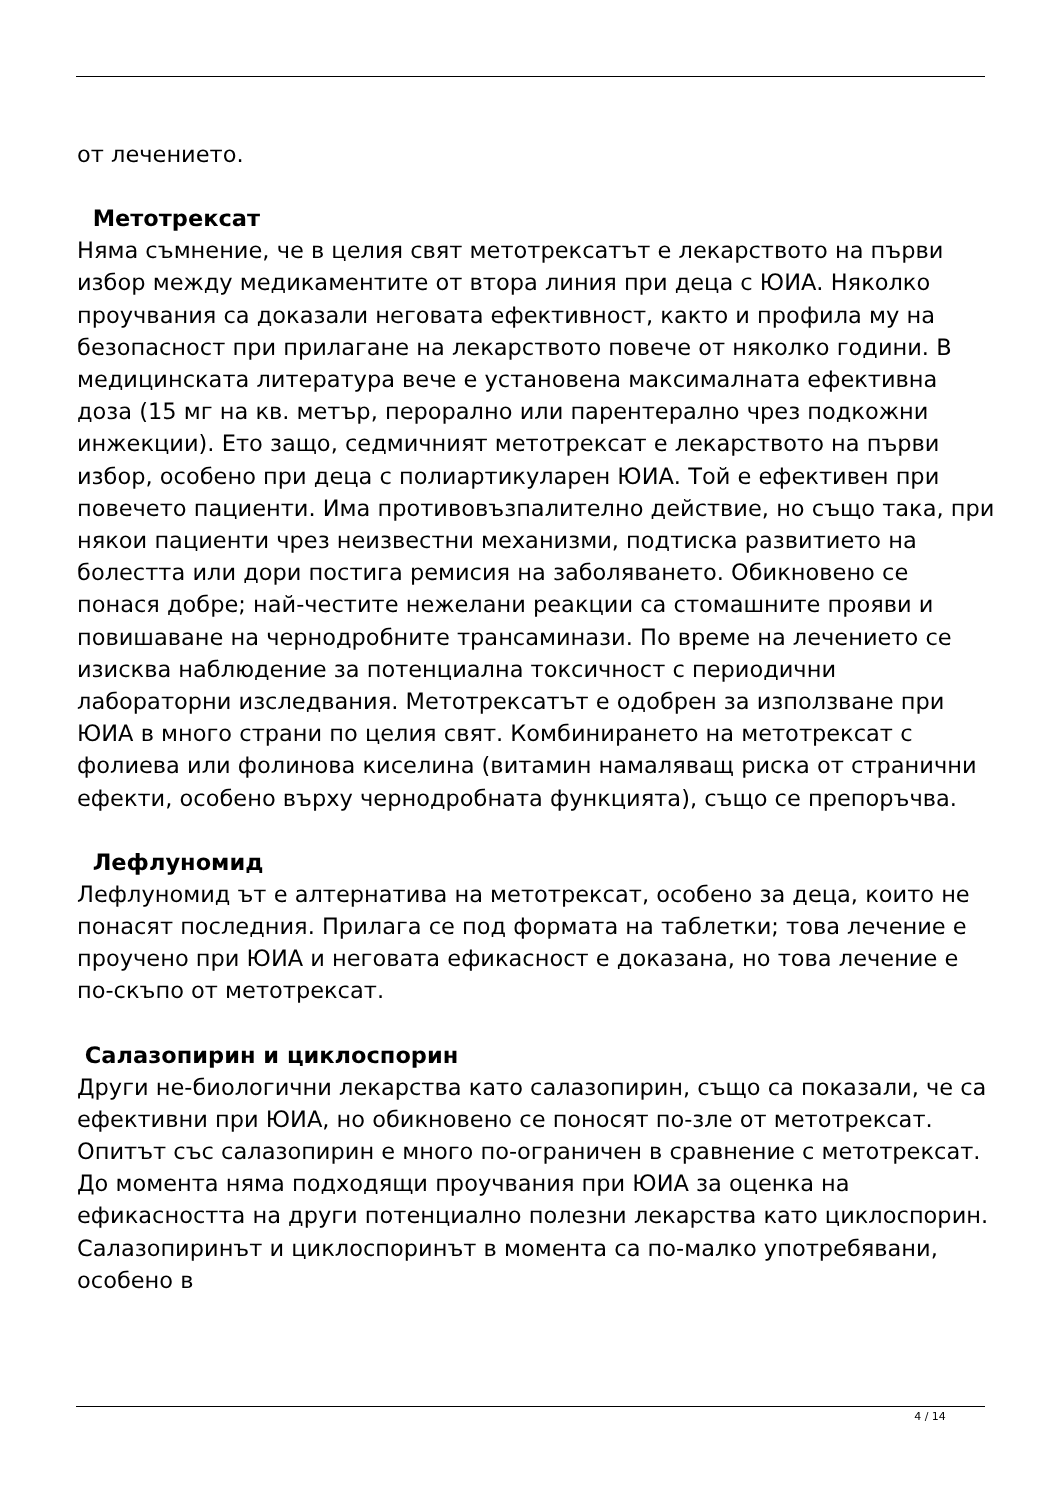от лечението.
Метотрексат
Няма съмнение, че в целия свят метотрексатът е лекарството на първи избор между медикаментите от втора линия при деца с ЮИА. Няколко проучвания са доказали неговата ефективност, както и профила му на безопасност при прилагане на лекарството повече от няколко години. В медицинската литература вече е установена максималната ефективна доза (15 мг на кв. метър, перорално или парентерално чрез подкожни инжекции). Ето защо, седмичният метотрексат е лекарството на първи избор, особено при деца с полиартикуларен ЮИА. Той е ефективен при повечето пациенти. Има противовъзпалително действие, но също така, при някои пациенти чрез неизвестни механизми, подтиска развитието на болестта или дори постига ремисия на заболяването. Обикновено се понася добре; най-честите нежелани реакции са стомашните прояви и повишаване на чернодробните трансаминази. По време на лечението се изисква наблюдение за потенциална токсичност с периодични лабораторни изследвания. Метотрексатът е одобрен за използване при ЮИА в много страни по целия свят. Комбинирането на метотрексат с фолиева или фолинова киселина (витамин намаляващ риска от странични ефекти, особено върху чернодробната функцията), също се препоръчва.
Лефлуномид
Лефлуномид ът е алтернатива на метотрексат, особено за деца, които не понасят последния. Прилага се под формата на таблетки; това лечение е проучено при ЮИА и неговата ефикасност е доказана, но това лечение е по-скъпо от метотрексат.
Салазопирин и циклоспорин
Други не-биологични лекарства като салазопирин, също са показали, че са ефективни при ЮИА, но обикновено се поносят по-зле от метотрексат. Опитът със салазопирин е много по-ограничен в сравнение с метотрексат. До момента няма подходящи проучвания при ЮИА за оценка на ефикасността на други потенциално полезни лекарства като циклоспорин. Салазопиринът и циклоспоринът в момента са по-малко употребявани, особено в
4 / 14